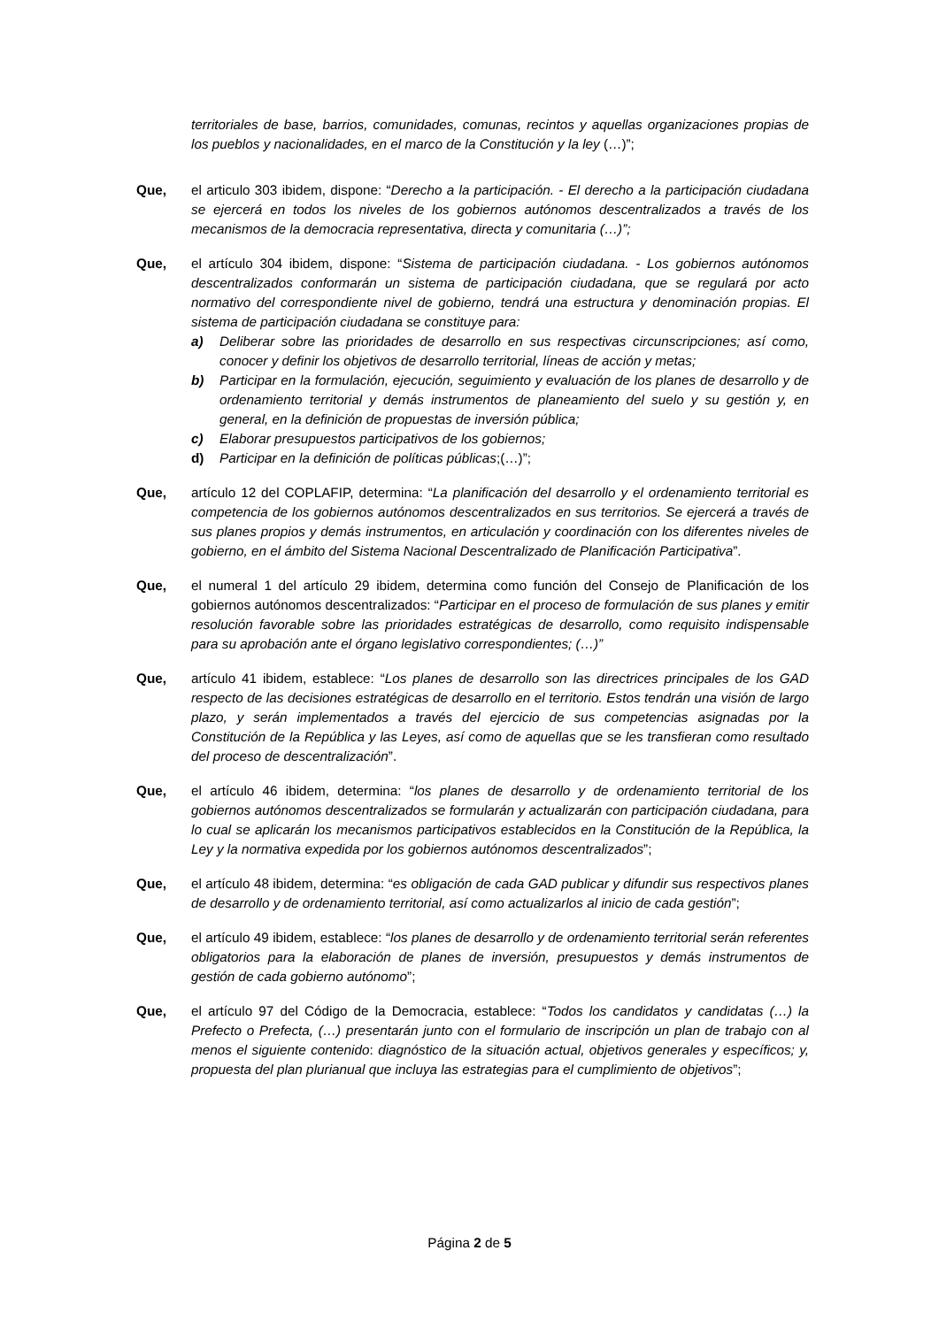territoriales de base, barrios, comunidades, comunas, recintos y aquellas organizaciones propias de los pueblos y nacionalidades, en el marco de la Constitución y la ley (…)”;
Que, el articulo 303 ibidem, dispone: “Derecho a la participación. - El derecho a la participación ciudadana se ejercerá en todos los niveles de los gobiernos autónomos descentralizados a través de los mecanismos de la democracia representativa, directa y comunitaria (…)”;
Que, el artículo 304 ibidem, dispone: “Sistema de participación ciudadana. - Los gobiernos autónomos descentralizados conformarán un sistema de participación ciudadana, que se regulará por acto normativo del correspondiente nivel de gobierno, tendrá una estructura y denominación propias. El sistema de participación ciudadana se constituye para:
a) Deliberar sobre las prioridades de desarrollo en sus respectivas circunscripciones; así como, conocer y definir los objetivos de desarrollo territorial, líneas de acción y metas;
b) Participar en la formulación, ejecución, seguimiento y evaluación de los planes de desarrollo y de ordenamiento territorial y demás instrumentos de planeamiento del suelo y su gestión y, en general, en la definición de propuestas de inversión pública;
c) Elaborar presupuestos participativos de los gobiernos;
d) Participar en la definición de políticas públicas;(…)”;
Que, artículo 12 del COPLAFIP, determina: “La planificación del desarrollo y el ordenamiento territorial es competencia de los gobiernos autónomos descentralizados en sus territorios. Se ejercerá a través de sus planes propios y demás instrumentos, en articulación y coordinación con los diferentes niveles de gobierno, en el ámbito del Sistema Nacional Descentralizado de Planificación Participativa”.
Que, el numeral 1 del artículo 29 ibidem, determina como función del Consejo de Planificación de los gobiernos autónomos descentralizados: “Participar en el proceso de formulación de sus planes y emitir resolución favorable sobre las prioridades estratégicas de desarrollo, como requisito indispensable para su aprobación ante el órgano legislativo correspondientes; (…)”
Que, artículo 41 ibidem, establece: “Los planes de desarrollo son las directrices principales de los GAD respecto de las decisiones estratégicas de desarrollo en el territorio. Estos tendrán una visión de largo plazo, y serán implementados a través del ejercicio de sus competencias asignadas por la Constitución de la República y las Leyes, así como de aquellas que se les transfieran como resultado del proceso de descentralización”.
Que, el artículo 46 ibidem, determina: “los planes de desarrollo y de ordenamiento territorial de los gobiernos autónomos descentralizados se formularán y actualizarán con participación ciudadana, para lo cual se aplicarán los mecanismos participativos establecidos en la Constitución de la República, la Ley y la normativa expedida por los gobiernos autónomos descentralizados”;
Que, el artículo 48 ibidem, determina: “es obligación de cada GAD publicar y difundir sus respectivos planes de desarrollo y de ordenamiento territorial, así como actualizarlos al inicio de cada gestión”;
Que, el artículo 49 ibidem, establece: “los planes de desarrollo y de ordenamiento territorial serán referentes obligatorios para la elaboración de planes de inversión, presupuestos y demás instrumentos de gestión de cada gobierno autónomo”;
Que, el artículo 97 del Código de la Democracia, establece: “Todos los candidatos y candidatas (…) la Prefecto o Prefecta, (…) presentarán junto con el formulario de inscripción un plan de trabajo con al menos el siguiente contenido: diagnóstico de la situación actual, objetivos generales y específicos; y, propuesta del plan plurianual que incluya las estrategias para el cumplimiento de objetivos”;
Página 2 de 5